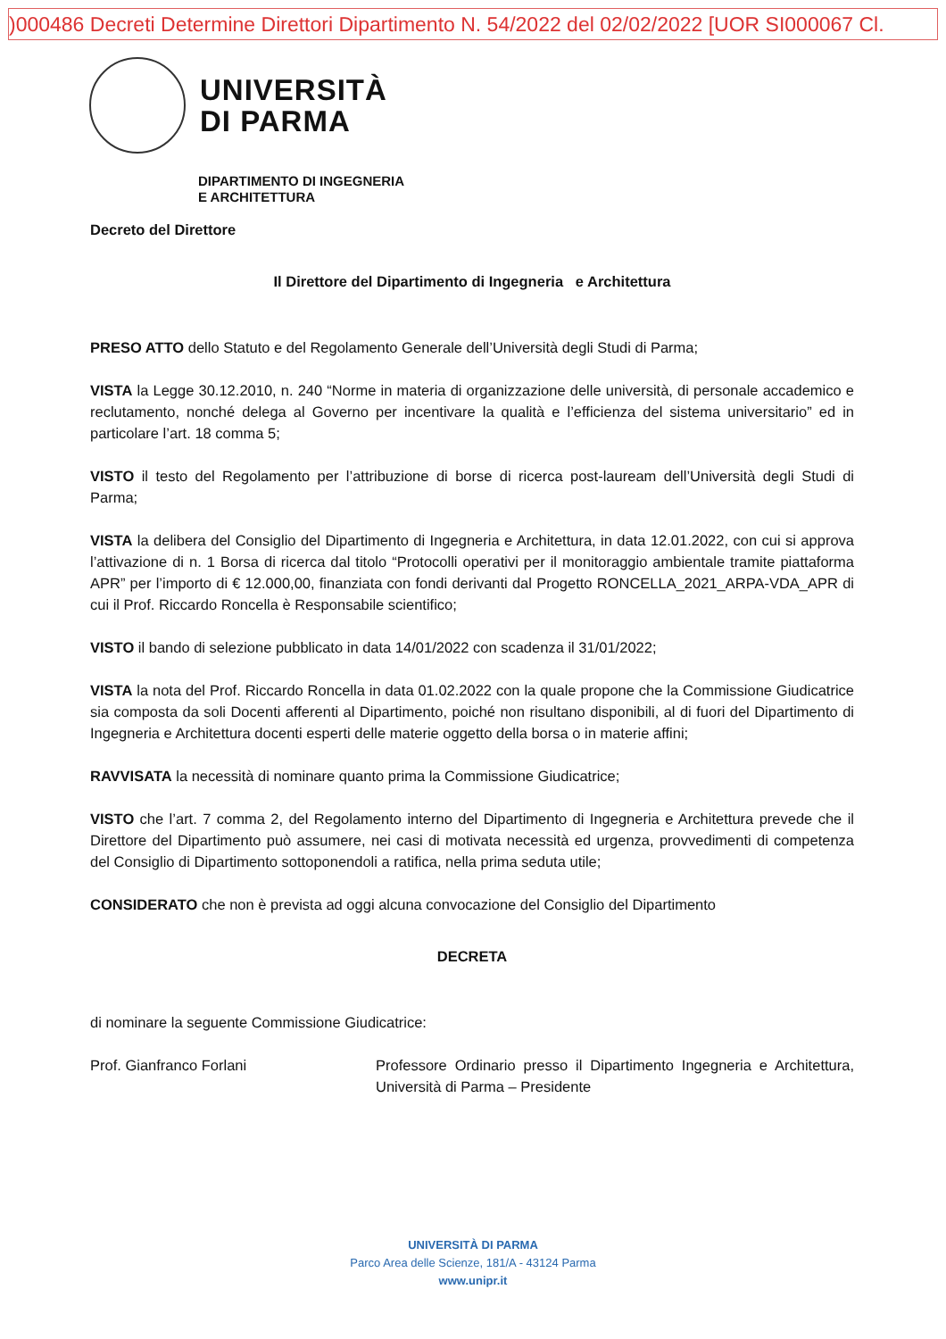)000486 Decreti Determine Direttori Dipartimento N. 54/2022 del 02/02/2022 [UOR SI000067 Cl.
UNIVERSITÀ
DI PARMA
DIPARTIMENTO DI INGEGNERIA
E ARCHITETTURA
Decreto del Direttore
Il Direttore del Dipartimento di Ingegneria e Architettura
PRESO ATTO dello Statuto e del Regolamento Generale dell’Università degli Studi di Parma;
VISTA la Legge 30.12.2010, n. 240 “Norme in materia di organizzazione delle università, di personale accademico e reclutamento, nonché delega al Governo per incentivare la qualità e l’efficienza del sistema universitario” ed in particolare l’art. 18 comma 5;
VISTO il testo del Regolamento per l’attribuzione di borse di ricerca post-lauream dell’Università degli Studi di Parma;
VISTA la delibera del Consiglio del Dipartimento di Ingegneria e Architettura, in data 12.01.2022, con cui si approva l’attivazione di n. 1 Borsa di ricerca dal titolo “Protocolli operativi per il monitoraggio ambientale tramite piattaforma APR” per l’importo di € 12.000,00, finanziata con fondi derivanti dal Progetto RONCELLA_2021_ARPA-VDA_APR di cui il Prof. Riccardo Roncella è Responsabile scientifico;
VISTO il bando di selezione pubblicato in data 14/01/2022 con scadenza il 31/01/2022;
VISTA la nota del Prof. Riccardo Roncella in data 01.02.2022 con la quale propone che la Commissione Giudicatrice sia composta da soli Docenti afferenti al Dipartimento, poiché non risultano disponibili, al di fuori del Dipartimento di Ingegneria e Architettura docenti esperti delle materie oggetto della borsa o in materie affini;
RAVVISATA la necessità di nominare quanto prima la Commissione Giudicatrice;
VISTO che l’art. 7 comma 2, del Regolamento interno del Dipartimento di Ingegneria e Architettura prevede che il Direttore del Dipartimento può assumere, nei casi di motivata necessità ed urgenza, provvedimenti di competenza del Consiglio di Dipartimento sottoponendoli a ratifica, nella prima seduta utile;
CONSIDERATO che non è prevista ad oggi alcuna convocazione del Consiglio del Dipartimento
DECRETA
di nominare la seguente Commissione Giudicatrice:
Prof. Gianfranco Forlani Professore Ordinario presso il Dipartimento Ingegneria e Architettura, Università di Parma – Presidente
UNIVERSITÀ DI PARMA
Parco Area delle Scienze, 181/A - 43124 Parma
www.unipr.it